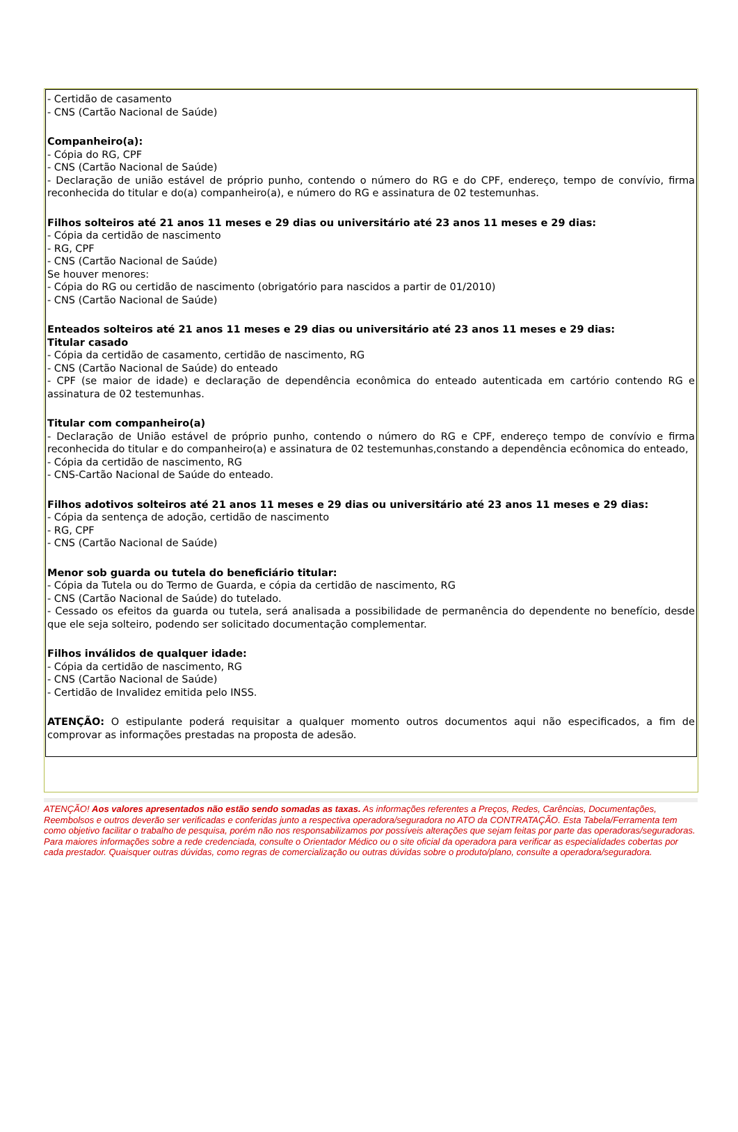- Certidão de casamento
- CNS (Cartão Nacional de Saúde)
Companheiro(a):
- Cópia do RG, CPF
- CNS (Cartão Nacional de Saúde)
- Declaração de união estável de próprio punho, contendo o número do RG e do CPF, endereço, tempo de convívio, firma reconhecida do titular e do(a) companheiro(a), e número do RG e assinatura de 02 testemunhas.
Filhos solteiros até 21 anos 11 meses e 29 dias ou universitário até 23 anos 11 meses e 29 dias:
- Cópia da certidão de nascimento
- RG, CPF
- CNS (Cartão Nacional de Saúde)
Se houver menores:
- Cópia do RG ou certidão de nascimento (obrigatório para nascidos a partir de 01/2010)
- CNS (Cartão Nacional de Saúde)
Enteados solteiros até 21 anos 11 meses e 29 dias ou universitário até 23 anos 11 meses e 29 dias:
Titular casado
- Cópia da certidão de casamento, certidão de nascimento, RG
- CNS (Cartão Nacional de Saúde) do enteado
- CPF (se maior de idade) e declaração de dependência econômica do enteado autenticada em cartório contendo RG e assinatura de 02 testemunhas.
Titular com companheiro(a)
- Declaração de União estável de próprio punho, contendo o número do RG e CPF, endereço tempo de convívio e firma reconhecida do titular e do companheiro(a) e assinatura de 02 testemunhas,constando a dependência ecônomica do enteado,
- Cópia da certidão de nascimento, RG
- CNS-Cartão Nacional de Saúde do enteado.
Filhos adotivos solteiros até 21 anos 11 meses e 29 dias ou universitário até 23 anos 11 meses e 29 dias:
- Cópia da sentença de adoção, certidão de nascimento
- RG, CPF
- CNS (Cartão Nacional de Saúde)
Menor sob guarda ou tutela do beneficiário titular:
- Cópia da Tutela ou do Termo de Guarda, e cópia da certidão de nascimento, RG
- CNS (Cartão Nacional de Saúde) do tutelado.
- Cessado os efeitos da guarda ou tutela, será analisada a possibilidade de permanência do dependente no benefício, desde que ele seja solteiro, podendo ser solicitado documentação complementar.
Filhos inválidos de qualquer idade:
- Cópia da certidão de nascimento, RG
- CNS (Cartão Nacional de Saúde)
- Certidão de Invalidez emitida pelo INSS.
ATENÇÃO: O estipulante poderá requisitar a qualquer momento outros documentos aqui não especificados, a fim de comprovar as informações prestadas na proposta de adesão.
ATENÇÃO! Aos valores apresentados não estão sendo somadas as taxas. As informações referentes a Preços, Redes, Carências, Documentações, Reembolsos e outros deverão ser verificadas e conferidas junto a respectiva operadora/seguradora no ATO da CONTRATAÇÃO. Esta Tabela/Ferramenta tem como objetivo facilitar o trabalho de pesquisa, porém não nos responsabilizamos por possíveis alterações que sejam feitas por parte das operadoras/seguradoras. Para maiores informações sobre a rede credenciada, consulte o Orientador Médico ou o site oficial da operadora para verificar as especialidades cobertas por cada prestador. Quaisquer outras dúvidas, como regras de comercialização ou outras dúvidas sobre o produto/plano, consulte a operadora/seguradora.